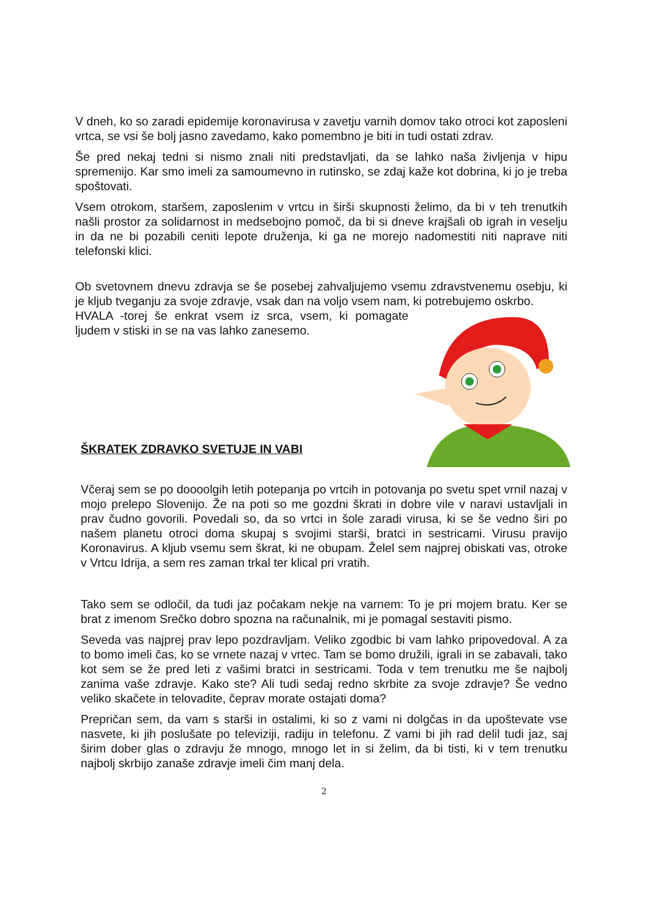V dneh, ko so zaradi epidemije koronavirusa v zavetju varnih domov tako otroci kot zaposleni vrtca, se vsi še bolj jasno zavedamo, kako pomembno je biti in tudi ostati zdrav.
Še pred nekaj tedni si nismo znali niti predstavljati, da se lahko naša življenja v hipu spremenijo. Kar smo imeli za samoumevno in rutinsko, se zdaj kaže kot dobrina, ki jo je treba spoštovati.
Vsem otrokom, staršem, zaposlenim v vrtcu in širši skupnosti želimo, da bi v teh trenutkih našli prostor za solidarnost in medsebojno pomoč, da bi si dneve krajšali ob igrah in veselju in da ne bi pozabili ceniti lepote druženja, ki ga ne morejo nadomestiti niti naprave niti telefonski klici.
Ob svetovnem dnevu zdravja se še posebej zahvaljujemo vsemu zdravstvenemu osebju, ki je kljub tveganju za svoje zdravje, vsak dan na voljo vsem nam, ki potrebujemo oskrbo.
HVALA -torej še enkrat vsem iz srca, vsem, ki pomagate ljudem v stiski in se na vas lahko zanesemo.
ŠKRATEK ZDRAVKO SVETUJE IN VABI
Včeraj sem se po doooolgih letih potepanja po vrtcih in potovanja po svetu spet vrnil nazaj v mojo prelepo Slovenijo. Že na poti so me gozdni škrati in dobre vile v naravi ustavljali in prav čudno govorili. Povedali so, da so vrtci in šole zaradi virusa, ki se še vedno širi po našem planetu otroci doma skupaj s svojimi starši, bratci in sestricami. Virusu pravijo Koronavirus. A kljub vsemu sem škrat, ki ne obupam. Želel sem najprej obiskati vas, otroke v Vrtcu Idrija, a sem res zaman trkal ter klical pri vratih.
Tako sem se odločil, da tudi jaz počakam nekje na varnem: To je pri mojem bratu. Ker se brat z imenom Srečko dobro spozna na računalnik, mi je pomagal sestaviti pismo.
Seveda vas najprej prav lepo pozdravljam. Veliko zgodbic bi vam lahko pripovedoval. A za to bomo imeli čas, ko se vrnete nazaj v vrtec. Tam se bomo družili, igrali in se zabavali, tako kot sem se že pred leti z vašimi bratci in sestricami. Toda v tem trenutku me še najbolj zanima vaše zdravje. Kako ste? Ali tudi sedaj redno skrbite za svoje zdravje? Še vedno veliko skačete in telovadite, čeprav morate ostajati doma?
Prepričan sem, da vam s starši in ostalimi, ki so z vami ni dolgčas in da upoštevate vse nasvete, ki jih poslušate po televiziji, radiju in telefonu. Z vami bi jih rad delil tudi jaz, saj širim dober glas o zdravju že mnogo, mnogo let in si želim, da bi tisti, ki v tem trenutku najbolj skrbijo zanaše zdravje imeli čim manj dela.
2